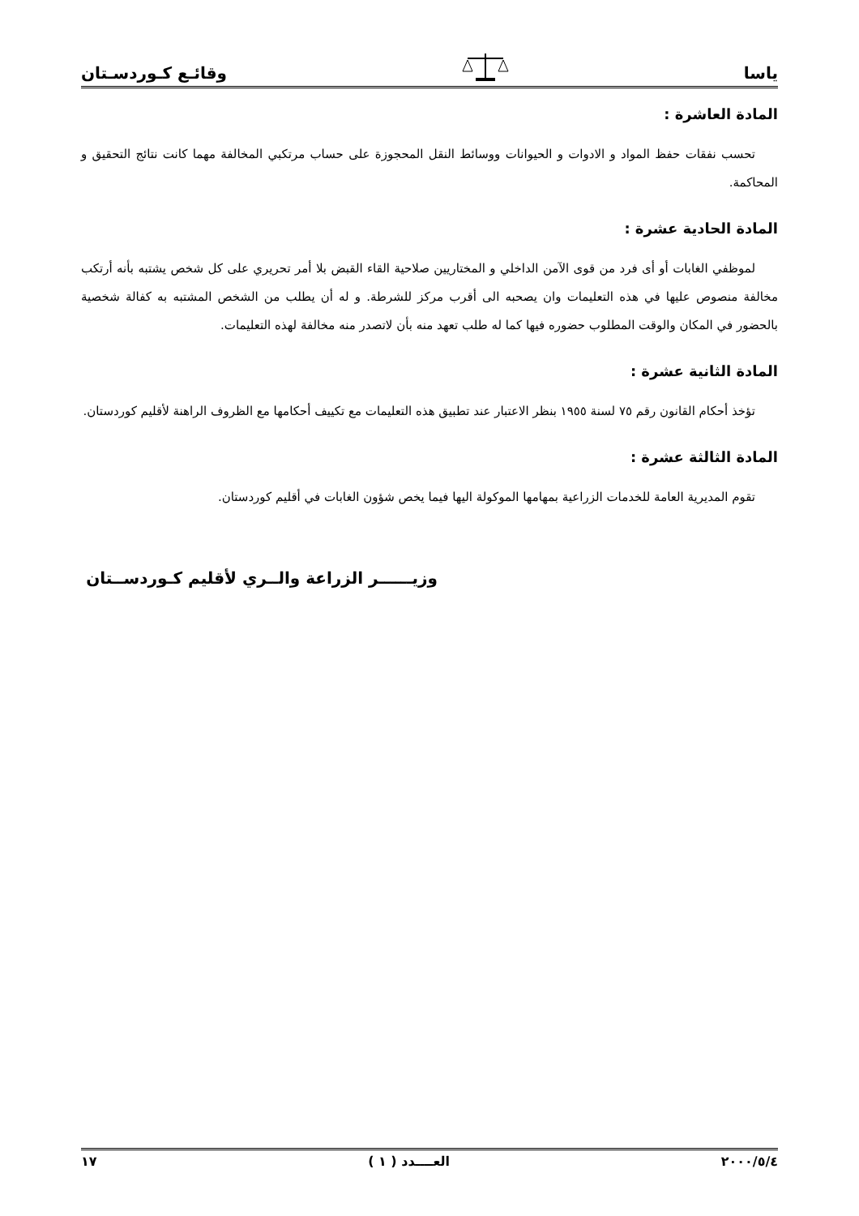ياسا وقائـع كـوردسـتان
المادة العاشرة :
تحسب نفقات حفظ المواد و الادوات و الحيوانات ووسائط النقل المحجوزة على حساب مرتكبي المخالفة مهما كانت نتائج التحقيق و المحاكمة.
المادة الحادية عشرة :
لموظفي الغابات أو أى فرد من قوى الآمن الداخلي و المختاريين صلاحية القاء القبض بلا أمر تحريري على كل شخص يشتبه بأنه أرتكب مخالفة منصوص عليها في هذه التعليمات وان يصحبه الى أقرب مركز للشرطة. و له أن يطلب من الشخص المشتبه به كفالة شخصية بالحضور في المكان والوقت المطلوب حضوره فيها كما له طلب تعهد منه بأن لاتصدر منه مخالفة لهذه التعليمات.
المادة الثانية عشرة :
تؤخذ أحكام القانون رقم ٧٥ لسنة ١٩٥٥ بنظر الاعتبار عند تطبيق هذه التعليمات مع تكييف أحكامها مع الظروف الراهنة لأقليم كوردستان.
المادة الثالثة عشرة :
تقوم المديرية العامة للخدمات الزراعية بمهامها الموكولة اليها فيما يخص شؤون الغابات في أقليم كوردستان.
وزيــــــر الزراعة والــري لأقليم كـوردســتان
٢٠٠٠/٥/٤ العــــدد ( ١ ) ١٧